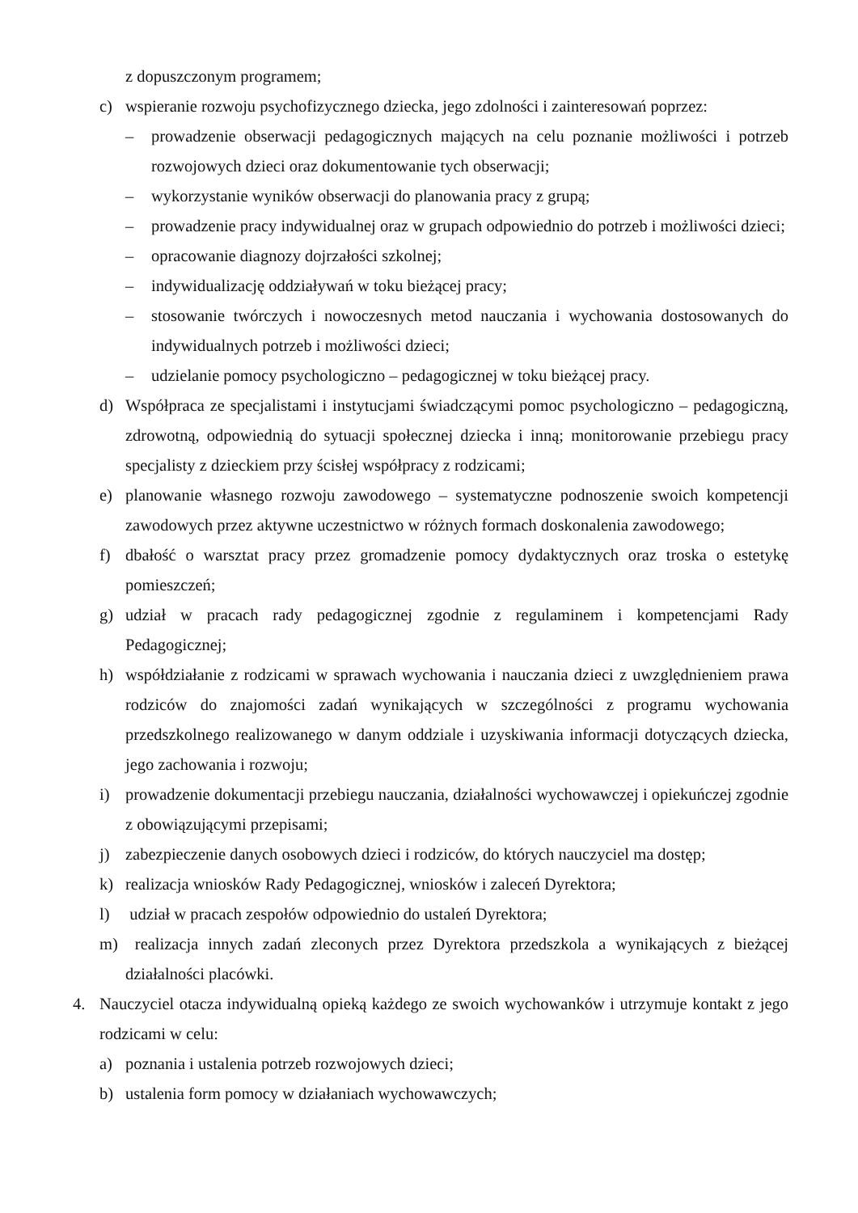z dopuszczonym programem;
c) wspieranie rozwoju psychofizycznego dziecka, jego zdolności i zainteresowań poprzez:
– prowadzenie obserwacji pedagogicznych mających na celu poznanie możliwości i potrzeb rozwojowych dzieci oraz dokumentowanie tych obserwacji;
– wykorzystanie wyników obserwacji do planowania pracy z grupą;
– prowadzenie pracy indywidualnej oraz w grupach odpowiednio do potrzeb i możliwości dzieci;
– opracowanie diagnozy dojrzałości szkolnej;
– indywidualizację oddziaływań w toku bieżącej pracy;
– stosowanie twórczych i nowoczesnych metod nauczania i wychowania dostosowanych do indywidualnych potrzeb i możliwości dzieci;
– udzielanie pomocy psychologiczno – pedagogicznej w toku bieżącej pracy.
d) Współpraca ze specjalistami i instytucjami świadczącymi pomoc psychologiczno – pedagogiczną, zdrowotną, odpowiednią do sytuacji społecznej dziecka i inną; monitorowanie przebiegu pracy specjalisty z dzieckiem przy ścisłej współpracy z rodzicami;
e) planowanie własnego rozwoju zawodowego – systematyczne podnoszenie swoich kompetencji zawodowych przez aktywne uczestnictwo w różnych formach doskonalenia zawodowego;
f) dbałość o warsztat pracy przez gromadzenie pomocy dydaktycznych oraz troska o estetykę pomieszczeń;
g) udział w pracach rady pedagogicznej zgodnie z regulaminem i kompetencjami Rady Pedagogicznej;
h) współdziałanie z rodzicami w sprawach wychowania i nauczania dzieci z uwzględnieniem prawa rodziców do znajomości zadań wynikających w szczególności z programu wychowania przedszkolnego realizowanego w danym oddziale i uzyskiwania informacji dotyczących dziecka, jego zachowania i rozwoju;
i) prowadzenie dokumentacji przebiegu nauczania, działalności wychowawczej i opiekuńczej zgodnie z obowiązującymi przepisami;
j) zabezpieczenie danych osobowych dzieci i rodziców, do których nauczyciel ma dostęp;
k) realizacja wniosków Rady Pedagogicznej, wniosków i zaleceń Dyrektora;
l) udział w pracach zespołów odpowiednio do ustaleń Dyrektora;
m) realizacja innych zadań zleconych przez Dyrektora przedszkola a wynikających z bieżącej działalności placówki.
4. Nauczyciel otacza indywidualną opieką każdego ze swoich wychowanków i utrzymuje kontakt z jego rodzicami w celu:
a) poznania i ustalenia potrzeb rozwojowych dzieci;
b) ustalenia form pomocy w działaniach wychowawczych;